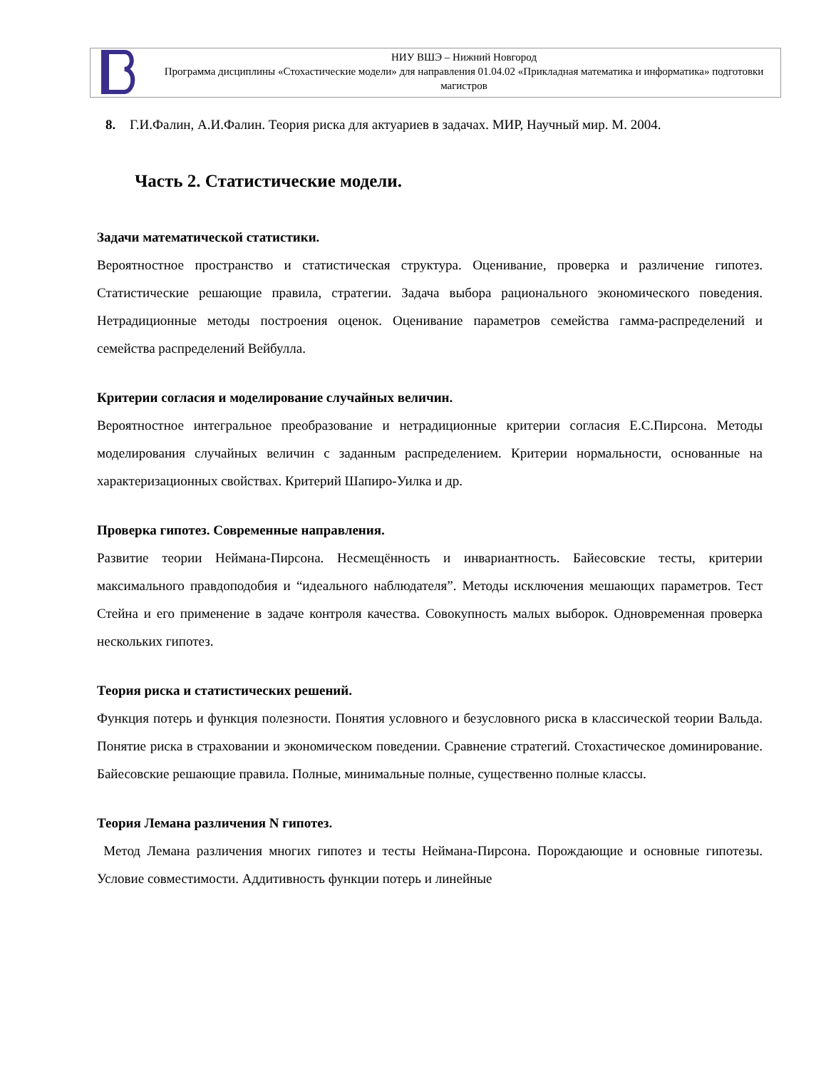НИУ ВШЭ – Нижний Новгород
Программа дисциплины «Стохастические модели» для направления 01.04.02 «Прикладная математика и информатика» подготовки магистров
8. Г.И.Фалин, А.И.Фалин. Теория риска для актуариев в задачах. МИР, Научный мир. М. 2004.
Часть 2. Статистические модели.
Задачи математической статистики.
Вероятностное пространство и статистическая структура. Оценивание, проверка и различение гипотез. Статистические решающие правила, стратегии. Задача выбора рационального экономического поведения. Нетрадиционные методы построения оценок. Оценивание параметров семейства гамма-распределений и семейства распределений Вейбулла.
Критерии согласия и моделирование случайных величин.
Вероятностное интегральное преобразование и нетрадиционные критерии согласия Е.С.Пирсона. Методы моделирования случайных величин с заданным распределением. Критерии нормальности, основанные на характеризационных свойствах. Критерий Шапиро-Уилка и др.
Проверка гипотез. Современные направления.
Развитие теории Неймана-Пирсона. Несмещённость и инвариантность. Байесовские тесты, критерии максимального правдоподобия и “идеального наблюдателя”. Методы исключения мешающих параметров. Тест Стейна и его применение в задаче контроля качества. Совокупность малых выборок. Одновременная проверка нескольких гипотез.
Теория риска и статистических решений.
Функция потерь и функция полезности. Понятия условного и безусловного риска в классической теории Вальда. Понятие риска в страховании и экономическом поведении. Сравнение стратегий. Стохастическое доминирование. Байесовские решающие правила. Полные, минимальные полные, существенно полные классы.
Теория Лемана различения N гипотез.
Метод Лемана различения многих гипотез и тесты Неймана-Пирсона. Порождающие и основные гипотезы. Условие совместимости. Аддитивность функции потерь и линейные